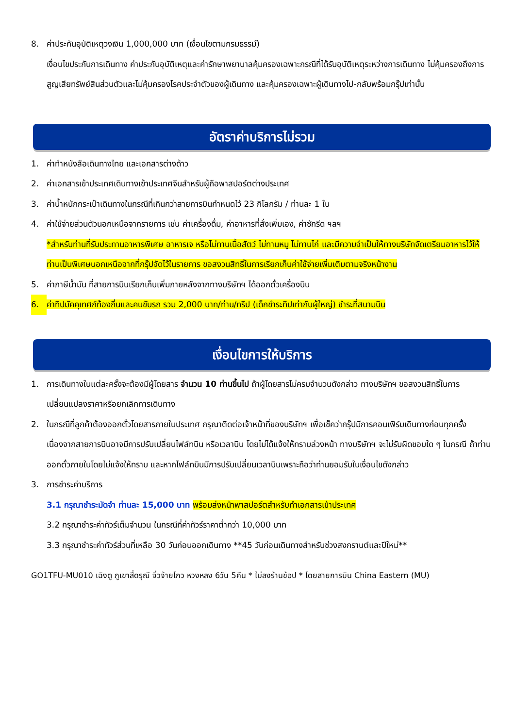8. ค่าประกันอุบัติเหตุวงเงิน 1,000,000 บาท (เงื่อนไขตามกรมธรรม์)
เงื่อนไขประกันการเดินทาง ค่าประกันอุบัติเหตุและค่ารักษาพยาบาลคุ้มครองเฉพาะกรณีที่ได้รับอุบัติเหตุระหว่างการเดินทาง ไม่คุ้มครองถึงการสูญเสียทรัพย์สินส่วนตัวและไม่คุ้มครองโรคประจำตัวของผู้เดินทาง และคุ้มครองเฉพาะผู้เดินทางไป-กลับพร้อมกรุ๊ปเท่านั้น
อัตราค่าบริการไม่รวม
1. ค่าทำหนังสือเดินทางไทย และเอกสารต่างด้าว
2. ค่าเอกสารเข้าประเทศเดินทางเข้าประเทศจีนสำหรับผู้ถือพาสปอร์ตต่างประเทศ
3. ค่าน้ำหนักกระเป๋าเดินทางในกรณีที่เกินกว่าสายการบินกำหนดไว้ 23 กิโลกรัม / ท่านละ 1 ใบ
4. ค่าใช้จ่ายส่วนตัวนอกเหนือจากรายการ เช่น ค่าเครื่องดื่ม, ค่าอาหารที่สั่งเพิ่มเอง, ค่าซักรีด ฯลฯ
*สำหรับท่านที่รับประทานอาหารพิเศษ อาหารเจ หรือไม่ทานเนื้อสัตว์ ไม่ทานหมู ไม่ทานไก่ และมีความจำเป็นให้ทางบริษัทจัดเตรียมอาหารไว้ให้ท่านเป็นพิเศษนอกเหนือจากที่กรุ๊ปจัดไว้ในรายการ ขอสงวนสิทธิ์ในการเรียกเก็บค่าใช้จ่ายเพิ่มเติมตามจริงหน้างาน
5. ค่าภาษีน้ำมัน ที่สายการบินเรียกเก็บเพิ่มภายหลังจากทางบริษัทฯ ได้ออกตั๋วเครื่องบิน
6. ค่าทิปมัคคุเทศก์ท้องถิ่นและคนขับรถ รวม 2,000 บาท/ท่าน/ทริป (เด็กชำระทิปเท่ากับผู้ใหญ่) ชำระที่สนามบิน
เงื่อนไขการให้บริการ
1. การเดินทางในแต่ละครั้งจะต้องมีผู้โดยสาร จำนวน 10 ท่านขึ้นไป ถ้าผู้โดยสารไม่ครบจำนวนดังกล่าว ทางบริษัทฯ ขอสงวนสิทธิ์ในการเปลี่ยนแปลงราคาหรือยกเลิกการเดินทาง
2. ในกรณีที่ลูกค้าต้องออกตั๋วโดยสารภายในประเทศ กรุณาติดต่อเจ้าหน้าที่ของบริษัทฯ เพื่อเช็คว่ากรุ๊ปมีการคอนเฟิร์มเดินทางก่อนทุกครั้ง เนื่องจากสายการบินอาจมีการปรับเปลี่ยนไฟล์ทบิน หรือเวลาบิน โดยไม่ได้แจ้งให้ทราบล่วงหน้า ทางบริษัทฯ จะไม่รับผิดชอบใด ๆ ในกรณี ถ้าท่านออกตั๋วภายในโดยไม่แจ้งให้ทราบ และหากไฟล์ทบินมีการปรับเปลี่ยนเวลาบินเพราะถือว่าท่านยอมรับในเงื่อนไขดังกล่าว
3. การชำระค่าบริการ
3.1 กรุณาชำระมัดจำ ท่านละ 15,000 บาท พร้อมส่งหน้าพาสปอร์ตสำหรับทำเอกสารเข้าประเทศ
3.2 กรุณาชำระค่าทัวร์เต็มจำนวน ในกรณีที่ค่าทัวร์ราคาต่ำกว่า 10,000 บาท
3.3 กรุณาชำระค่าทัวร์ส่วนที่เหลือ 30 วันก่อนออกเดินทาง **45 วันก่อนเดินทางสำหรับช่วงสงกรานต์และปีใหม่**
GO1TFU-MU010 เฉิงตู ภูเขาสี่ดรุณี จิ่วจ้ายโกว หวงหลง 6วัน 5คืน * ไม่ลงร้านช้อป * โดยสายการบิน China Eastern (MU)